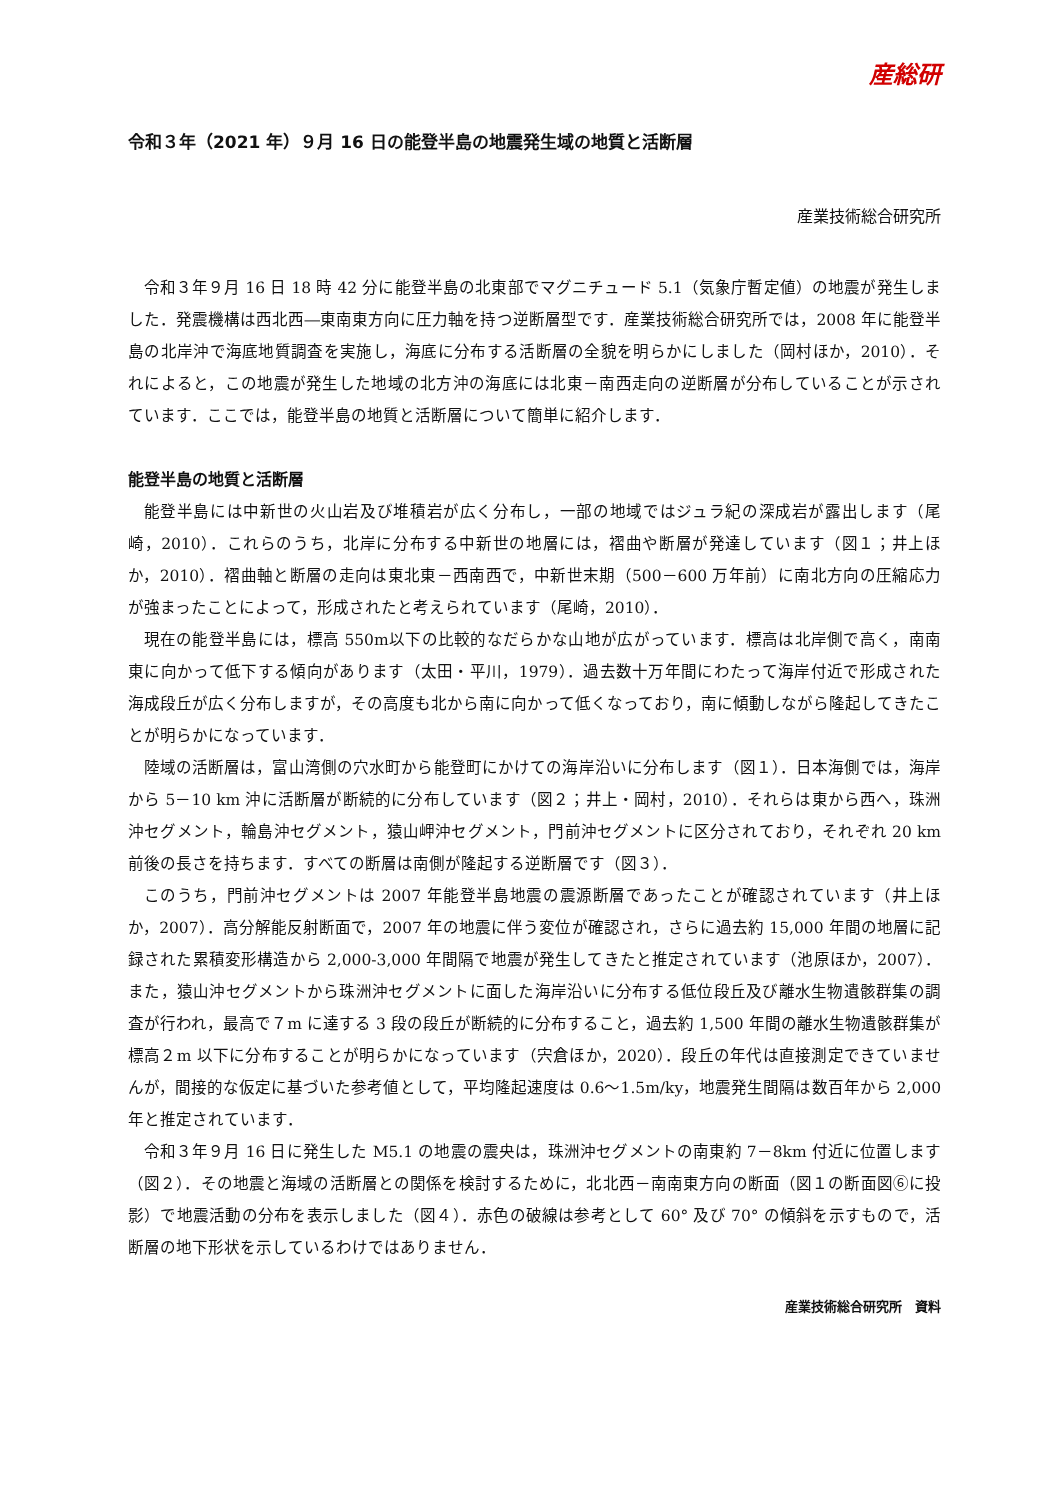産総研
令和３年（2021 年）９月 16 日の能登半島の地震発生域の地質と活断層
産業技術総合研究所
令和３年９月 16 日 18 時 42 分に能登半島の北東部でマグニチュード 5.1（気象庁暫定値）の地震が発生しました．発震機構は西北西―東南東方向に圧力軸を持つ逆断層型です．産業技術総合研究所では，2008 年に能登半島の北岸沖で海底地質調査を実施し，海底に分布する活断層の全貌を明らかにしました（岡村ほか，2010）．それによると，この地震が発生した地域の北方沖の海底には北東－南西走向の逆断層が分布していることが示されています．ここでは，能登半島の地質と活断層について簡単に紹介します．
能登半島の地質と活断層
能登半島には中新世の火山岩及び堆積岩が広く分布し，一部の地域ではジュラ紀の深成岩が露出します（尾崎，2010）．これらのうち，北岸に分布する中新世の地層には，褶曲や断層が発達しています（図１；井上ほか，2010）．褶曲軸と断層の走向は東北東－西南西で，中新世末期（500－600 万年前）に南北方向の圧縮応力が強まったことによって，形成されたと考えられています（尾崎，2010）．
現在の能登半島には，標高 550m以下の比較的なだらかな山地が広がっています．標高は北岸側で高く，南南東に向かって低下する傾向があります（太田・平川，1979）．過去数十万年間にわたって海岸付近で形成された海成段丘が広く分布しますが，その高度も北から南に向かって低くなっており，南に傾動しながら隆起してきたことが明らかになっています．
陸域の活断層は，富山湾側の穴水町から能登町にかけての海岸沿いに分布します（図１）．日本海側では，海岸から 5－10 km 沖に活断層が断続的に分布しています（図２；井上・岡村，2010）．それらは東から西へ，珠洲沖セグメント，輪島沖セグメント，猿山岬沖セグメント，門前沖セグメントに区分されており，それぞれ 20 km 前後の長さを持ちます．すべての断層は南側が隆起する逆断層です（図３）．
このうち，門前沖セグメントは 2007 年能登半島地震の震源断層であったことが確認されています（井上ほか，2007）．高分解能反射断面で，2007 年の地震に伴う変位が確認され，さらに過去約 15,000 年間の地層に記録された累積変形構造から 2,000-3,000 年間隔で地震が発生してきたと推定されています（池原ほか，2007）．また，猿山沖セグメントから珠洲沖セグメントに面した海岸沿いに分布する低位段丘及び離水生物遺骸群集の調査が行われ，最高で７m に達する 3 段の段丘が断続的に分布すること，過去約 1,500 年間の離水生物遺骸群集が標高２m 以下に分布することが明らかになっています（宍倉ほか，2020）．段丘の年代は直接測定できていませんが，間接的な仮定に基づいた参考値として，平均隆起速度は 0.6～1.5m/ky，地震発生間隔は数百年から 2,000 年と推定されています．
令和３年９月 16 日に発生した M5.1 の地震の震央は，珠洲沖セグメントの南東約 7－8km 付近に位置します（図２）．その地震と海域の活断層との関係を検討するために，北北西－南南東方向の断面（図１の断面図⑥に投影）で地震活動の分布を表示しました（図４）．赤色の破線は参考として 60° 及び 70° の傾斜を示すもので，活断層の地下形状を示しているわけではありません．
産業技術総合研究所　資料